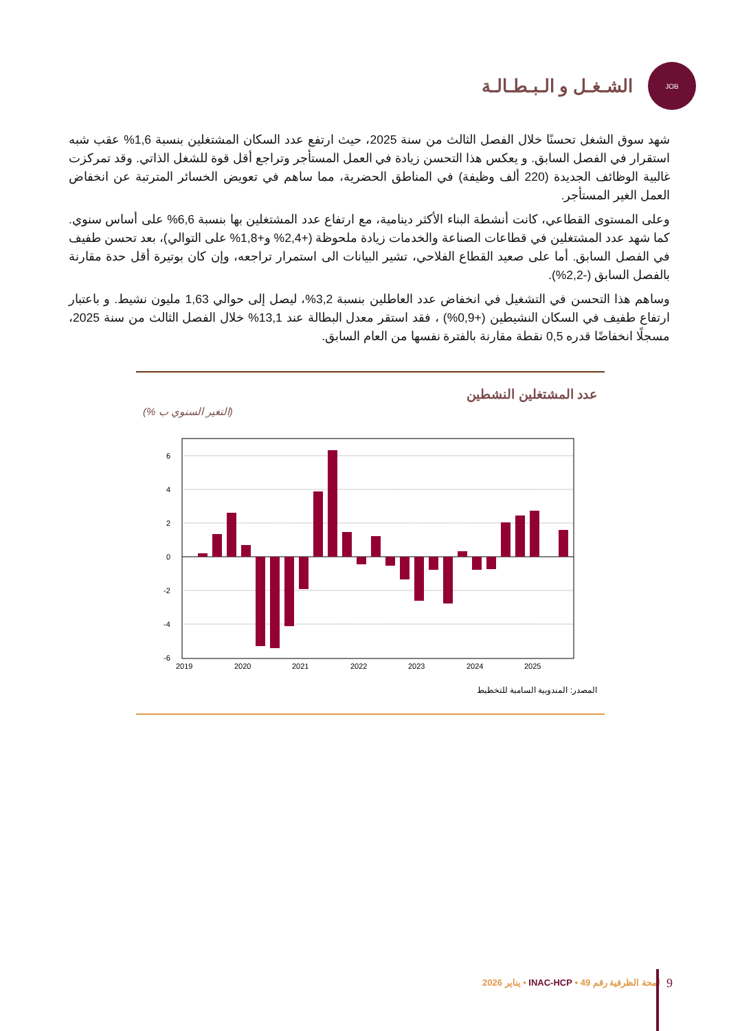JOB
الشـغـل و الـبـطـالـة
شهد سوق الشغل تحسنًا خلال الفصل الثالث من سنة 2025، حيث ارتفع عدد السكان المشتغلين بنسبة 1,6% عقب شبه استقرار في الفصل السابق. و يعكس هذا التحسن زيادة في العمل المستأجر وتراجع أقل قوة للشغل الذاتي. وقد تمركزت غالبية الوظائف الجديدة (220 ألف وظيفة) في المناطق الحضرية، مما ساهم في تعويض الخسائر المترتبة عن انخفاض العمل الغير المستأجر.
وعلى المستوى القطاعي، كانت أنشطة البناء الأكثر دينامية، مع ارتفاع عدد المشتغلين بها بنسبة 6,6% على أساس سنوي. كما شهد عدد المشتغلين في قطاعات الصناعة والخدمات زيادة ملحوظة (+2,4% و+1,8% على التوالي)، بعد تحسن طفيف في الفصل السابق. أما على صعيد القطاع الفلاحي، تشير البيانات الى استمرار تراجعه، وإن كان بوتيرة أقل حدة مقارنة بالفصل السابق (-2,2%).
وساهم هذا التحسن في التشغيل في انخفاض عدد العاطلين بنسبة 3,2%، ليصل إلى حوالي 1,63 مليون نشيط. و باعتبار ارتفاع طفيف في السكان النشيطين (+0,9%) ، فقد استقر معدل البطالة عند 13,1% خلال الفصل الثالث من سنة 2025، مسجلًا انخفاضًا قدره 0,5 نقطة مقارنة بالفترة نفسها من العام السابق.
عدد المشتغلين النشطين
(التغير السنوي ب %)
6
4
2
0
-2
-4
-6
2019
2020
2021
2022
2023
2024
2025
المصدر: المندوبية السامية للتخطيط
لمحة الظرفية رقم 49 • INAC-HCP • يناير 2026
9